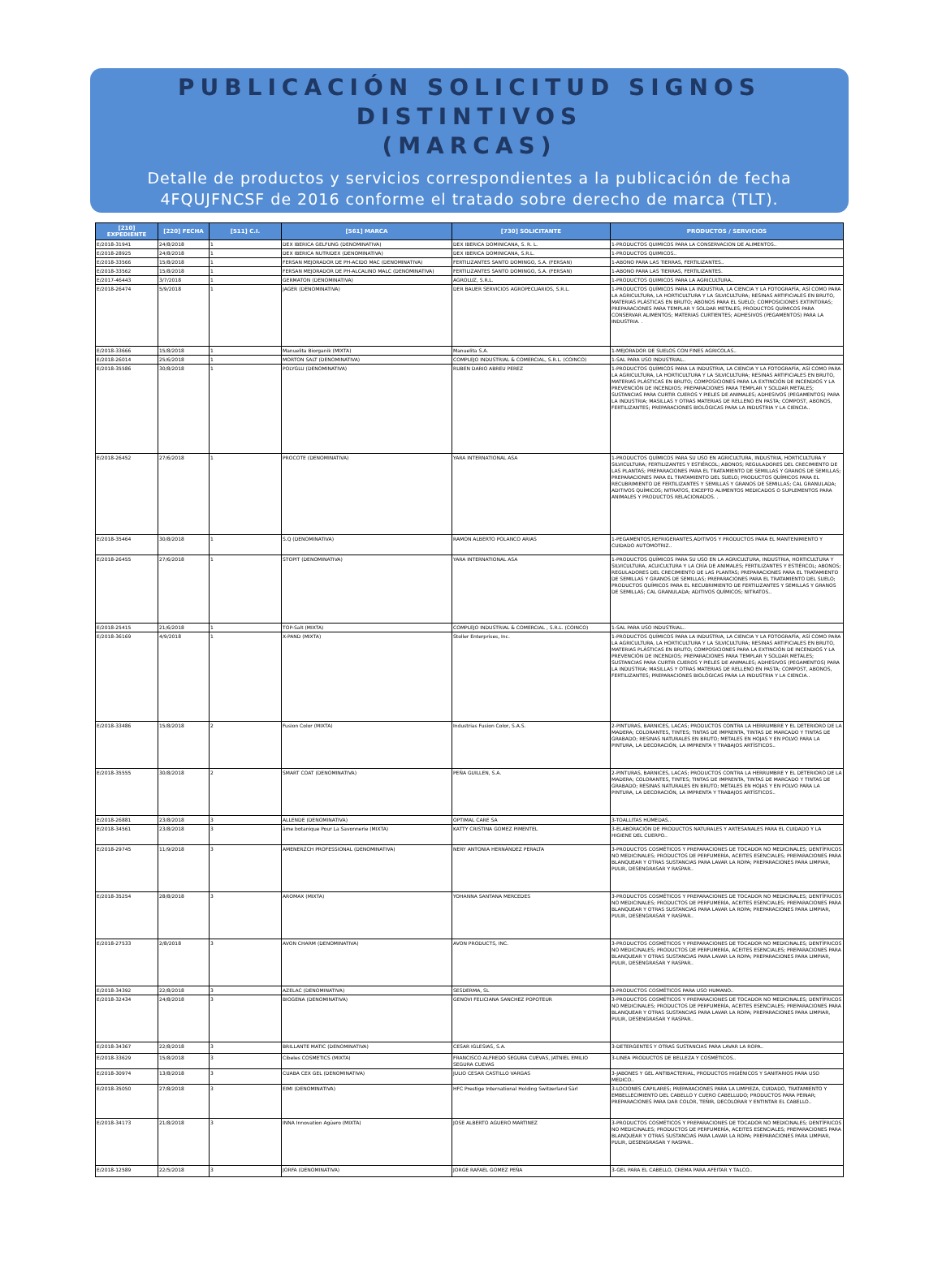PUBLICACIÓN SOLICITUD SIGNOS DISTINTIVOS
(MARCAS)
Detalle de productos y servicios correspondientes a la publicación de fecha 4FQUJFNCSF de 2016 conforme el tratado sobre derecho de marca (TLT).
| [210] EXPEDIENTE | [220] FECHA | [511] C.I. | [561] MARCA | [730] SOLICITANTE | PRODUCTOS / SERVICIOS |
| --- | --- | --- | --- | --- | --- |
| E/2018-31941 | 24/8/2018 | 1 | DEX IBERICA GELFUNG (DENOMINATIVA) | DEX IBERICA DOMINICANA, S. R. L. | 1-PRODUCTOS QUIMICOS PARA LA CONSERVACION DE ALIMENTOS.. |
| E/2018-28925 | 24/8/2018 | 1 | DEX IBERICA NUTRIDEX (DENOMINATIVA) | DEX IBERICA DOMINICANA, S.R.L. | 1-PRODUCTOS QUIMICOS.. |
| E/2018-33566 | 15/8/2018 | 1 | FERSAN MEJORADOR DE PH-ACIDO MAC (DENOMINATIVA) | FERTILIZANTES SANTO DOMINGO, S.A. (FERSAN) | 1-ABONO PARA LAS TIERRAS, FERTILIZANTES.. |
| E/2018-33562 | 15/8/2018 | 1 | FERSAN MEJORADOR DE PH-ALCALINO MALC (DENOMINATIVA) | FERTILIZANTES SANTO DOMINGO, S.A. (FERSAN) | 1-ABONO PARA LAS TIERRAS, FERTILIZANTES. |
| E/2017-46443 | 3/7/2018 | 1 | GERMATON (DENOMINATIVA) | AGROLUZ, S.R.L. | 1-PRODUCTOS QUIMICOS PARA LA AGRICULTURA.. |
| E/2018-26474 | 5/9/2018 | 1 | JAGER (DENOMINATIVA) | DER BAUER SERVICIOS AGROPECUARIOS, S.R.L. | 1-PRODUCTOS QUÍMICOS PARA LA INDUSTRIA, LA CIENCIA Y LA FOTOGRAFÍA, ASÍ COMO PARA LA AGRICULTURA, LA HORTICULTURA Y LA SILVICULTURA; RESINAS ARTIFICIALES EN BRUTO, MATERIAS PLÁSTICAS EN BRUTO; ABONOS PARA EL SUELO; COMPOSICIONES EXTINTORAS; PREPARACIONES PARA TEMPLAR Y SOLDAR METALES; PRODUCTOS QUÍMICOS PARA CONSERVAR ALIMENTOS; MATERIAS CURTIENTES; ADHESIVOS (PEGAMENTOS) PARA LA INDUSTRIA. . |
| E/2018-33666 | 15/8/2018 | 1 | Manuelita Biorganik (MIXTA) | Manuelita S.A. | 1-MEJORADOR DE SUELOS CON FINES AGRICOLAS.. |
| E/2018-26014 | 25/6/2018 | 1 | MORTON SALT (DENOMINATIVA) | COMPLEJO INDUSTRIAL & COMERCIAL, S.R.L. (COINCO) | 1-SAL PARA USO INDUSTRIAL.. |
| E/2018-35586 | 30/8/2018 | 1 | POLYGLU (DENOMINATIVA) | RUBEN DARIO ABREU PEREZ | 1-PRODUCTOS QUÍMICOS PARA LA INDUSTRIA, LA CIENCIA Y LA FOTOGRAFÍA, ASÍ COMO PARA LA AGRICULTURA, LA HORTICULTURA Y LA SILVICULTURA; RESINAS ARTIFICIALES EN BRUTO, MATERIAS PLÁSTICAS EN BRUTO; COMPOSICIONES PARA LA EXTINCIÓN DE INCENDIOS Y LA PREVENCIÓN DE INCENDIOS; PREPARACIONES PARA TEMPLAR Y SOLDAR METALES; SUSTANCIAS PARA CURTIR CUEROS Y PIELES DE ANIMALES; ADHESIVOS (PEGAMENTOS) PARA LA INDUSTRIA; MASILLAS Y OTRAS MATERIAS DE RELLENO EN PASTA; COMPOST, ABONOS, FERTILIZANTES; PREPARACIONES BIOLÓGICAS PARA LA INDUSTRIA Y LA CIENCIA.. |
| E/2018-26452 | 27/6/2018 | 1 | PROCOTE (DENOMINATIVA) | YARA INTERNATIONAL ASA | 1-PRODUCTOS QUÍMICOS PARA SU USO EN AGRICULTURA, INDUSTRIA, HORTICULTURA Y SILVICULTURA; FERTILIZANTES Y ESTIÉRCOL; ABONOS; REGULADORES DEL CRECIMIENTO DE LAS PLANTAS; PREPARACIONES PARA EL TRATAMIENTO DE SEMILLAS Y GRANOS DE SEMILLAS; PREPARACIONES PARA EL TRATAMIENTO DEL SUELO; PRODUCTOS QUÍMICOS PARA EL RECUBRIMIENTO DE FERTILIZANTES Y SEMILLAS Y GRANOS DE SEMILLAS; CAL GRANULADA; ADITIVOS QUÍMICOS; NITRATOS, EXCEPTO ALIMENTOS MEDICADOS O SUPLEMENTOS PARA ANIMALES Y PRODUCTOS RELACIONADOS. . |
| E/2018-35464 | 30/8/2018 | 1 | S.Q (DENOMINATIVA) | RAMON ALBERTO POLANCO ARIAS | 1-PEGAMENTOS,REFRIGERANTES,ADITIVOS Y PRODUCTOS PARA EL MANTENIMIENTO Y CUIDADO AUTOMOTRIZ.. |
| E/2018-26455 | 27/6/2018 | 1 | STOPIT (DENOMINATIVA) | YARA INTERNATIONAL ASA | 1-PRODUCTOS QUÍMICOS PARA SU USO EN LA AGRICULTURA, INDUSTRIA, HORTICULTURA Y SILVICULTURA, ACUICULTURA Y LA CRÍA DE ANIMALES; FERTILIZANTES Y ESTIÉRCOL; ABONOS; REGULADORES DEL CRECIMIENTO DE LAS PLANTAS; PREPARACIONES PARA EL TRATAMIENTO DE SEMILLAS Y GRANOS DE SEMILLAS; PREPARACIONES PARA EL TRATAMIENTO DEL SUELO; PRODUCTOS QUÍMICOS PARA EL RECUBRIMIENTO DE FERTILIZANTES Y SEMILLAS Y GRANOS DE SEMILLAS; CAL GRANULADA; ADITIVOS QUÍMICOS; NITRATOS.. |
| E/2018-25415 | 21/6/2018 | 1 | TOP-Salt (MIXTA) | COMPLEJO INDUSTRIAL & COMERCIAL , S.R.L. (COINCO) | 1-SAL PARA USO INDUSTRIAL.. |
| E/2018-36169 | 4/9/2018 | 1 | X-PAND (MIXTA) | Stoller Enterprises, Inc. | 1-PRODUCTOS QUÍMICOS PARA LA INDUSTRIA, LA CIENCIA Y LA FOTOGRAFÍA, ASÍ COMO PARA LA AGRICULTURA, LA HORTICULTURA Y LA SILVICULTURA; RESINAS ARTIFICIALES EN BRUTO, MATERIAS PLÁSTICAS EN BRUTO; COMPOSICIONES PARA LA EXTINCIÓN DE INCENDIOS Y LA PREVENCIÓN DE INCENDIOS; PREPARACIONES PARA TEMPLAR Y SOLDAR METALES; SUSTANCIAS PARA CURTIR CUEROS Y PIELES DE ANIMALES; ADHESIVOS (PEGAMENTOS) PARA LA INDUSTRIA; MASILLAS Y OTRAS MATERIAS DE RELLENO EN PASTA; COMPOST, ABONOS, FERTILIZANTES; PREPARACIONES BIOLÓGICAS PARA LA INDUSTRIA Y LA CIENCIA.. |
| E/2018-33486 | 15/8/2018 | 2 | Fusion Color (MIXTA) | Industrias Fusion Color, S.A.S. | 2-PINTURAS, BARNICES, LACAS; PRODUCTOS CONTRA LA HERRUMBRE Y EL DETERIORO DE LA MADERA; COLORANTES, TINTES; TINTAS DE IMPRENTA, TINTAS DE MARCADO Y TINTAS DE GRABADO; RESINAS NATURALES EN BRUTO; METALES EN HOJAS Y EN POLVO PARA LA PINTURA, LA DECORACIÓN, LA IMPRENTA Y TRABAJOS ARTÍSTICOS.. |
| E/2018-35555 | 30/8/2018 | 2 | SMART COAT (DENOMINATIVA) | PEÑA GUILLEN, S.A. | 2-PINTURAS, BARNICES, LACAS; PRODUCTOS CONTRA LA HERRUMBRE Y EL DETERIORO DE LA MADERA; COLORANTES, TINTES; TINTAS DE IMPRENTA, TINTAS DE MARCADO Y TINTAS DE GRABADO; RESINAS NATURALES EN BRUTO; METALES EN HOJAS Y EN POLVO PARA LA PINTURA, LA DECORACIÓN, LA IMPRENTA Y TRABAJOS ARTÍSTICOS.. |
| E/2018-26881 | 23/8/2018 | 3 | ALLENDE (DENOMINATIVA) | OPTIMAL CARE SA | 3-TOALLITAS HÚMEDAS.. |
| E/2018-34561 | 23/8/2018 | 3 | âme botanique Pour La Savonnerie (MIXTA) | KATTY CRISTINA GOMEZ PIMENTEL | 3-ELABORACIÓN DE PRODUCTOS NATURALES Y ARTESANALES PARA EL CUIDADO Y LA HIGIENE DEL CUERPO.. |
| E/2018-29745 | 11/9/2018 | 3 | AMENERZCH PROFESSIONAL (DENOMINATIVA) | NERY ANTONIA HERNÁNDEZ PERALTA | 3-PRODUCTOS COSMÉTICOS Y PREPARACIONES DE TOCADOR NO MEDICINALES; DENTÍFRICOS NO MEDICINALES; PRODUCTOS DE PERFUMERÍA, ACEITES ESENCIALES; PREPARACIONES PARA BLANQUEAR Y OTRAS SUSTANCIAS PARA LAVAR LA ROPA; PREPARACIONES PARA LIMPIAR, PULIR, DESENGRASAR Y RASPAR.. |
| E/2018-35254 | 28/8/2018 | 3 | AROMAX (MIXTA) | YOHANNA SANTANA MERCEDES | 3-PRODUCTOS COSMÉTICOS Y PREPARACIONES DE TOCADOR NO MEDICINALES; DENTÍFRICOS NO MEDICINALES; PRODUCTOS DE PERFUMERÍA, ACEITES ESENCIALES; PREPARACIONES PARA BLANQUEAR Y OTRAS SUSTANCIAS PARA LAVAR LA ROPA; PREPARACIONES PARA LIMPIAR, PULIR, DESENGRASAR Y RASPAR.. |
| E/2018-27533 | 2/8/2018 | 3 | AVON CHARM (DENOMINATIVA) | AVON PRODUCTS, INC. | 3-PRODUCTOS COSMÉTICOS Y PREPARACIONES DE TOCADOR NO MEDICINALES; DENTÍFRICOS NO MEDICINALES; PRODUCTOS DE PERFUMERÍA, ACEITES ESENCIALES; PREPARACIONES PARA BLANQUEAR Y OTRAS SUSTANCIAS PARA LAVAR LA ROPA; PREPARACIONES PARA LIMPIAR, PULIR, DESENGRASAR Y RASPAR.. |
| E/2018-34392 | 22/8/2018 | 3 | AZELAC (DENOMINATIVA) | SESDERMA, SL | 3-PRODUCTOS COSMÉTICOS PARA USO HUMANO.. |
| E/2018-32434 | 24/8/2018 | 3 | BIOGENA (DENOMINATIVA) | GENOVI FELICIANA SANCHEZ POPOTEUR | 3-PRODUCTOS COSMÉTICOS Y PREPARACIONES DE TOCADOR NO MEDICINALES; DENTÍFRICOS NO MEDICINALES; PRODUCTOS DE PERFUMERÍA, ACEITES ESENCIALES; PREPARACIONES PARA BLANQUEAR Y OTRAS SUSTANCIAS PARA LAVAR LA ROPA; PREPARACIONES PARA LIMPIAR, PULIR, DESENGRASAR Y RASPAR.. |
| E/2018-34367 | 22/8/2018 | 3 | BRILLANTE MATIC (DENOMINATIVA) | CESAR IGLESIAS, S.A. | 3-DETERGENTES Y OTRAS SUSTANCIAS PARA LAVAR LA ROPA.. |
| E/2018-33629 | 15/8/2018 | 3 | Cibeles COSMETICS (MIXTA) | FRANCISCO ALFREDO SEGURA CUEVAS, JATNIEL EMILIO SEGURA CUEVAS | 3-LINEA PRODUCTOS DE BELLEZA Y COSMÉTICOS.. |
| E/2018-30974 | 13/8/2018 | 3 | CUABA CEX GEL (DENOMINATIVA) | JULIO CESAR CASTILLO VARGAS | 3-JABONES Y GEL ANTIBACTERIAL, PRODUCTOS HIGIÉNICOS Y SANITARIOS PARA USO MEDICO.. |
| E/2018-35050 | 27/8/2018 | 3 | EIMI (DENOMINATIVA) | HFC Prestige International Holding Switzerland Sàrl | 3-LOCIONES CAPILARES; PREPARACIONES PARA LA LIMPIEZA, CUIDADO, TRATAMIENTO Y EMBELLECIMIENTO DEL CABELLO Y CUERO CABELLUDO; PRODUCTOS PARA PEINAR; PREPARACIONES PARA DAR COLOR, TEÑIR, DECOLORAR Y ENTINTAR EL CABELLO.. |
| E/2018-34173 | 21/8/2018 | 3 | INNA Innovation Agüero (MIXTA) | JOSE ALBERTO AGUERO MARTINEZ | 3-PRODUCTOS COSMÉTICOS Y PREPARACIONES DE TOCADOR NO MEDICINALES; DENTÍFRICOS NO MEDICINALES; PRODUCTOS DE PERFUMERÍA, ACEITES ESENCIALES; PREPARACIONES PARA BLANQUEAR Y OTRAS SUSTANCIAS PARA LAVAR LA ROPA; PREPARACIONES PARA LIMPIAR, PULIR, DESENGRASAR Y RASPAR.. |
| E/2018-12589 | 22/5/2018 | 3 | JORFA (DENOMINATIVA) | JORGE RAFAEL GOMEZ PEÑA | 3-GEL PARA EL CABELLO, CREMA PARA AFEITAR Y TALCO.. |